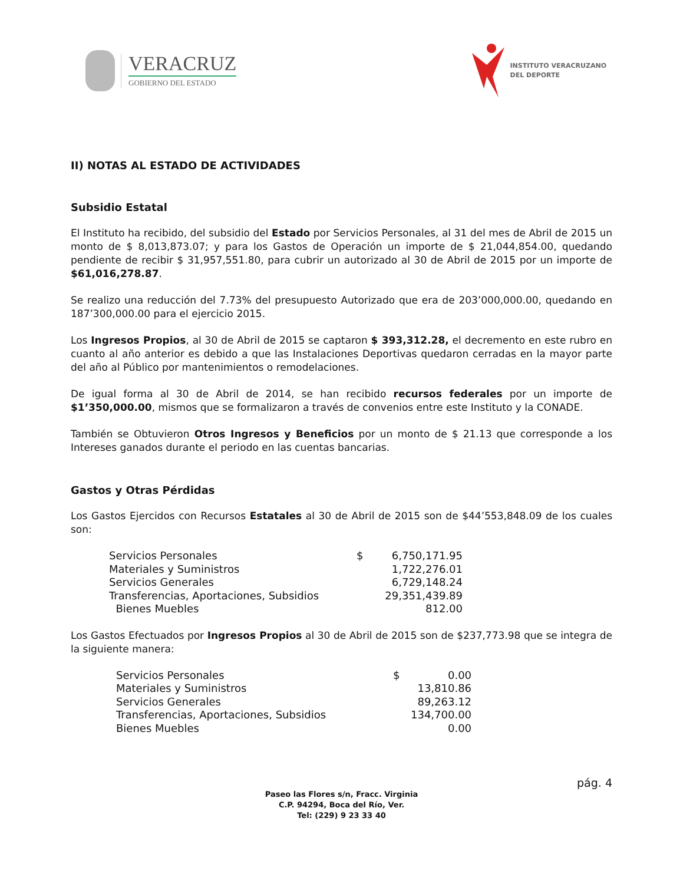VERACRUZ
GOBIERNO DEL ESTADO
INSTITUTO VERACRUZANO
DEL DEPORTE
II) NOTAS AL ESTADO DE ACTIVIDADES
Subsidio Estatal
El Instituto ha recibido, del subsidio del Estado por Servicios Personales, al 31 del mes de Abril de 2015 un monto de $ 8,013,873.07; y para los Gastos de Operación un importe de $ 21,044,854.00, quedando pendiente de recibir $ 31,957,551.80, para cubrir un autorizado al 30 de Abril de 2015 por un importe de $61,016,278.87.
Se realizo una reducción del 7.73% del presupuesto Autorizado que era de 203’000,000.00, quedando en 187’300,000.00 para el ejercicio 2015.
Los Ingresos Propios, al 30 de Abril de 2015 se captaron $ 393,312.28, el decremento en este rubro en cuanto al año anterior es debido a que las Instalaciones Deportivas quedaron cerradas en la mayor parte del año al Público por mantenimientos o remodelaciones.
De igual forma al 30 de Abril de 2014, se han recibido recursos federales por un importe de $1’350,000.00, mismos que se formalizaron a través de convenios entre este Instituto y la CONADE.
También se Obtuvieron Otros Ingresos y Beneficios por un monto de $ 21.13 que corresponde a los Intereses ganados durante el periodo en las cuentas bancarias.
Gastos y Otras Pérdidas
Los Gastos Ejercidos con Recursos Estatales al 30 de Abril de 2015 son de $44’553,848.09 de los cuales son:
| Servicios Personales | $ | 6,750,171.95 |
| Materiales y Suministros | | 1,722,276.01 |
| Servicios Generales | | 6,729,148.24 |
| Transferencias, Aportaciones, Subsidios | | 29,351,439.89 |
| Bienes Muebles | | 812.00 |
Los Gastos Efectuados por Ingresos Propios al 30 de Abril de 2015 son de $237,773.98 que se integra de la siguiente manera:
| Servicios Personales | $ | 0.00 |
| Materiales y Suministros | | 13,810.86 |
| Servicios Generales | | 89,263.12 |
| Transferencias, Aportaciones, Subsidios | | 134,700.00 |
| Bienes Muebles | | 0.00 |
pág. 4
Paseo las Flores s/n, Fracc. Virginia
C.P. 94294, Boca del Río, Ver.
Tel: (229) 9 23 33 40